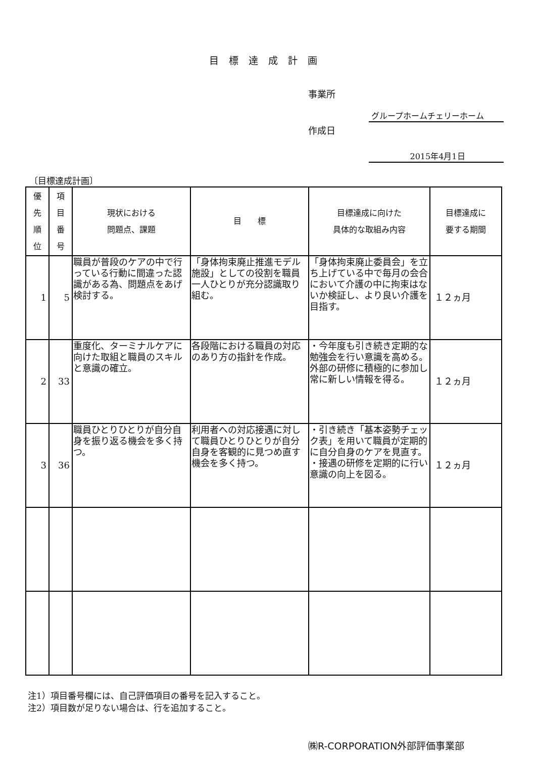目標達成計画
事業所
グループホームチェリーホーム
作成日
2015年4月1日
〔目標達成計画〕
| 優 先 順 位 | 項 目 番 号 | 現状における 問題点、課題 | 目 標 | 目標達成に向けた 具体的な取組み内容 | 目標達成に 要する期間 |
| --- | --- | --- | --- | --- | --- |
| 1 | 5 | 職員が普段のケアの中で行っている行動に間違った認識がある為、問題点をあげ検討する。 | 「身体拘束廃止推進モデル施設」としての役割を職員一人ひとりが充分認識取り組む。 | 「身体拘束廃止委員会」を立ち上げている中で毎月の会合において介護の中に拘束はないか検証し、より良い介護を目指す。 | １２ヵ月 |
| 2 | 33 | 重度化、ターミナルケアに向けた取組と職員のスキルと意識の確立。 | 各段階における職員の対応のあり方の指針を作成。 | ・今年度も引き続き定期的な勉強会を行い意識を高める。 外部の研修に積極的に参加し常に新しい情報を得る。 | １２ヵ月 |
| 3 | 36 | 職員ひとりひとりが自分自身を振り返る機会を多く持つ。 | 利用者への対応接遇に対して職員ひとりひとりが自分自身を客観的に見つめ直す機会を多く持つ。 | ・引き続き「基本姿勢チェック表」を用いて職員が定期的に自分自身のケアを見直す。 ・接遇の研修を定期的に行い意識の向上を図る。 | １２ヵ月 |
注1）項目番号欄には、自己評価項目の番号を記入すること。
注2）項目数が足りない場合は、行を追加すること。
㈱R-CORPORATION外部評価事業部